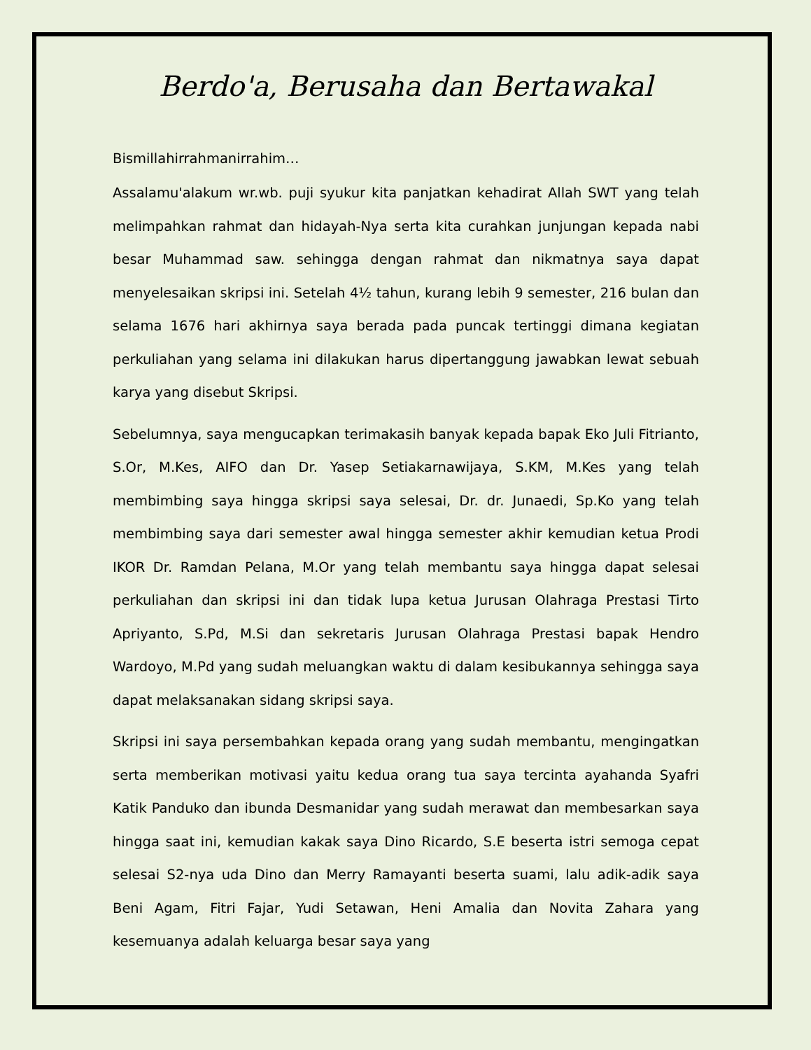Berdo'a, Berusaha dan Bertawakal
Bismillahirrahmanirrahim…
Assalamu'alakum wr.wb. puji syukur kita panjatkan kehadirat Allah SWT yang telah melimpahkan rahmat dan hidayah-Nya serta kita curahkan junjungan kepada nabi besar Muhammad saw. sehingga dengan rahmat dan nikmatnya saya dapat menyelesaikan skripsi ini. Setelah 4½ tahun, kurang lebih 9 semester, 216 bulan dan selama 1676 hari akhirnya saya berada pada puncak tertinggi dimana kegiatan perkuliahan yang selama ini dilakukan harus dipertanggung jawabkan lewat sebuah karya yang disebut Skripsi.
Sebelumnya, saya mengucapkan terimakasih banyak kepada bapak Eko Juli Fitrianto, S.Or, M.Kes, AIFO dan Dr. Yasep Setiakarnawijaya, S.KM, M.Kes yang telah membimbing saya hingga skripsi saya selesai, Dr. dr. Junaedi, Sp.Ko yang telah membimbing saya dari semester awal hingga semester akhir kemudian ketua Prodi IKOR Dr. Ramdan Pelana, M.Or yang telah membantu saya hingga dapat selesai perkuliahan dan skripsi ini dan tidak lupa ketua Jurusan Olahraga Prestasi Tirto Apriyanto, S.Pd, M.Si dan sekretaris Jurusan Olahraga Prestasi bapak Hendro Wardoyo, M.Pd yang sudah meluangkan waktu di dalam kesibukannya sehingga saya dapat melaksanakan sidang skripsi saya.
Skripsi ini saya persembahkan kepada orang yang sudah membantu, mengingatkan serta memberikan motivasi yaitu kedua orang tua saya tercinta ayahanda Syafri Katik Panduko dan ibunda Desmanidar yang sudah merawat dan membesarkan saya hingga saat ini, kemudian kakak saya Dino Ricardo, S.E beserta istri semoga cepat selesai S2-nya uda Dino dan Merry Ramayanti beserta suami, lalu adik-adik saya Beni Agam, Fitri Fajar, Yudi Setawan, Heni Amalia dan Novita Zahara yang kesemuanya adalah keluarga besar saya yang